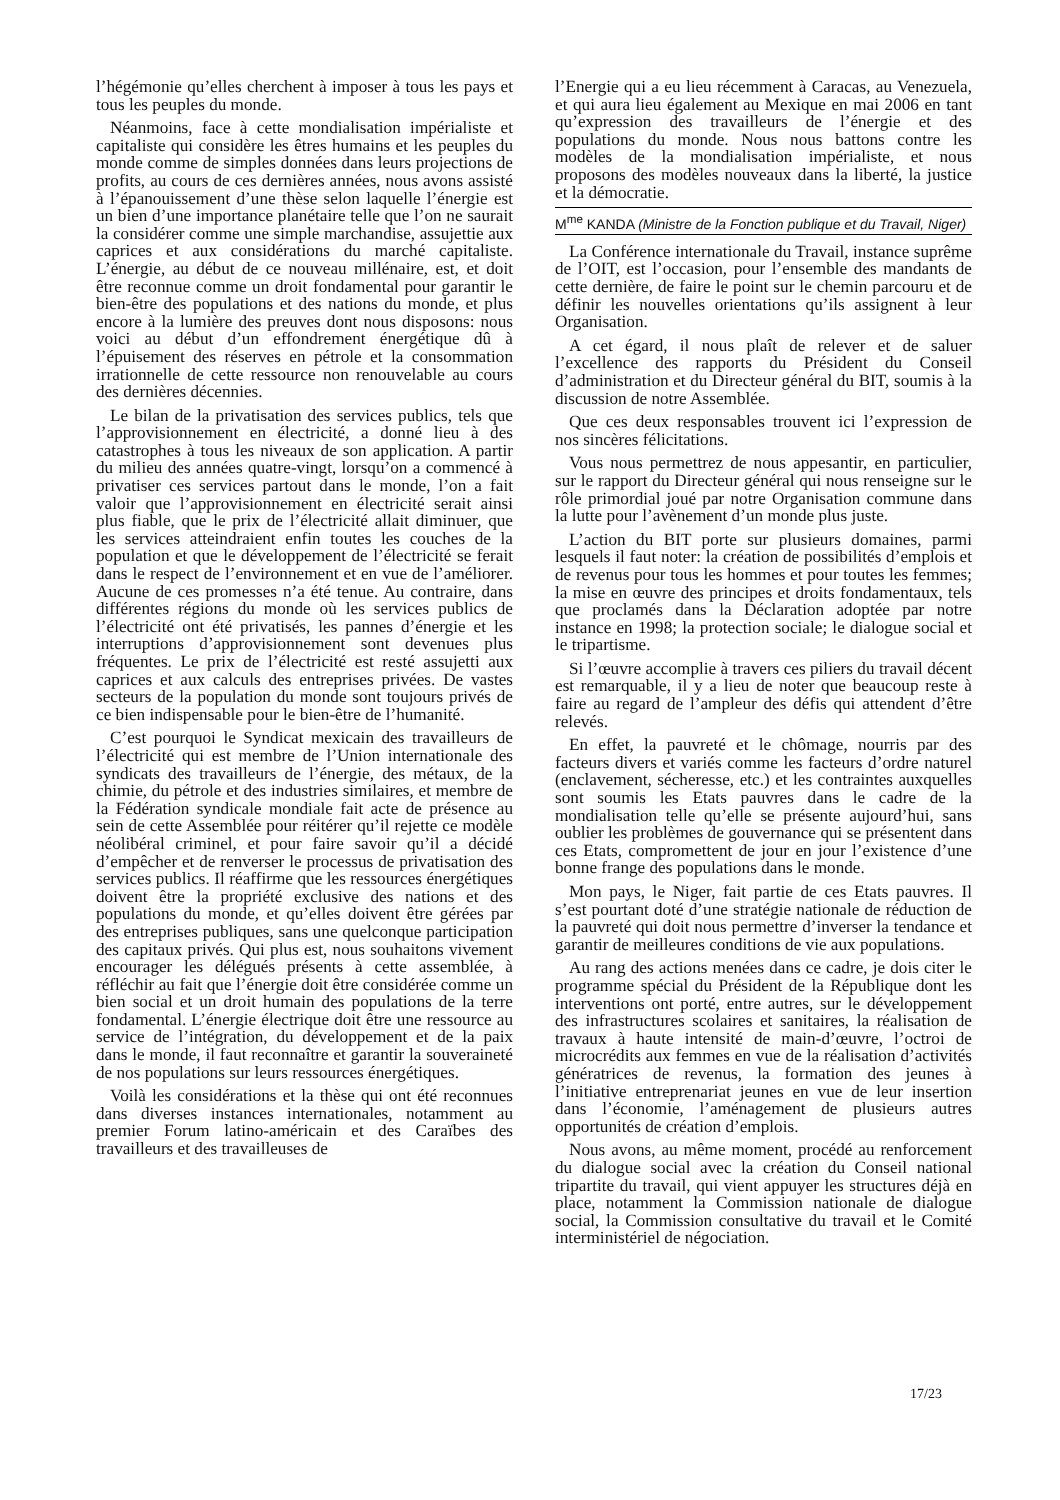l’hégémonie qu’elles cherchent à imposer à tous les pays et tous les peuples du monde.
Néanmoins, face à cette mondialisation impérialiste et capitaliste qui considère les êtres humains et les peuples du monde comme de simples données dans leurs projections de profits, au cours de ces dernières années, nous avons assisté à l’épanouissement d’une thèse selon laquelle l’énergie est un bien d’une importance planétaire telle que l’on ne saurait la considérer comme une simple marchandise, assujettie aux caprices et aux considérations du marché capitaliste. L’énergie, au début de ce nouveau millénaire, est, et doit être reconnue comme un droit fondamental pour garantir le bien-être des populations et des nations du monde, et plus encore à la lumière des preuves dont nous disposons: nous voici au début d’un effondrement énergétique dû à l’épuisement des réserves en pétrole et la consommation irrationnelle de cette ressource non renouvelable au cours des dernières décennies.
Le bilan de la privatisation des services publics, tels que l’approvisionnement en électricité, a donné lieu à des catastrophes à tous les niveaux de son application. A partir du milieu des années quatre-vingt, lorsqu’on a commencé à privatiser ces services partout dans le monde, l’on a fait valoir que l’approvisionnement en électricité serait ainsi plus fiable, que le prix de l’électricité allait diminuer, que les services atteindraient enfin toutes les couches de la population et que le développement de l’électricité se ferait dans le respect de l’environnement et en vue de l’améliorer. Aucune de ces promesses n’a été tenue. Au contraire, dans différentes régions du monde où les services publics de l’électricité ont été privatisés, les pannes d’énergie et les interruptions d’approvisionnement sont devenues plus fréquentes. Le prix de l’électricité est resté assujetti aux caprices et aux calculs des entreprises privées. De vastes secteurs de la population du monde sont toujours privés de ce bien indispensable pour le bien-être de l’humanité.
C’est pourquoi le Syndicat mexicain des travailleurs de l’électricité qui est membre de l’Union internationale des syndicats des travailleurs de l’énergie, des métaux, de la chimie, du pétrole et des industries similaires, et membre de la Fédération syndicale mondiale fait acte de présence au sein de cette Assemblée pour réitérer qu’il rejette ce modèle néolibéral criminel, et pour faire savoir qu’il a décidé d’empêcher et de renverser le processus de privatisation des services publics. Il réaffirme que les ressources énergétiques doivent être la propriété exclusive des nations et des populations du monde, et qu’elles doivent être gérées par des entreprises publiques, sans une quelconque participation des capitaux privés. Qui plus est, nous souhaitons vivement encourager les délégués présents à cette assemblée, à réfléchir au fait que l’énergie doit être considérée comme un bien social et un droit humain des populations de la terre fondamental. L’énergie électrique doit être une ressource au service de l’intégration, du développement et de la paix dans le monde, il faut reconnaître et garantir la souveraineté de nos populations sur leurs ressources énergétiques.
Voilà les considérations et la thèse qui ont été reconnues dans diverses instances internationales, notamment au premier Forum latino-américain et des Caraïbes des travailleurs et des travailleuses de
l’Energie qui a eu lieu récemment à Caracas, au Venezuela, et qui aura lieu également au Mexique en mai 2006 en tant qu’expression des travailleurs de l’énergie et des populations du monde. Nous nous battons contre les modèles de la mondialisation impérialiste, et nous proposons des modèles nouveaux dans la liberté, la justice et la démocratie.
M<sup>me</sup> KANDA (Ministre de la Fonction publique et du Travail, Niger)
La Conférence internationale du Travail, instance suprême de l’OIT, est l’occasion, pour l’ensemble des mandants de cette dernière, de faire le point sur le chemin parcouru et de définir les nouvelles orientations qu’ils assignent à leur Organisation.
A cet égard, il nous plaît de relever et de saluer l’excellence des rapports du Président du Conseil d’administration et du Directeur général du BIT, soumis à la discussion de notre Assemblée.
Que ces deux responsables trouvent ici l’expression de nos sincères félicitations.
Vous nous permettrez de nous appesantir, en particulier, sur le rapport du Directeur général qui nous renseigne sur le rôle primordial joué par notre Organisation commune dans la lutte pour l’avènement d’un monde plus juste.
L’action du BIT porte sur plusieurs domaines, parmi lesquels il faut noter: la création de possibilités d’emplois et de revenus pour tous les hommes et pour toutes les femmes; la mise en œuvre des principes et droits fondamentaux, tels que proclamés dans la Déclaration adoptée par notre instance en 1998; la protection sociale; le dialogue social et le tripartisme.
Si l’œuvre accomplie à travers ces piliers du travail décent est remarquable, il y a lieu de noter que beaucoup reste à faire au regard de l’ampleur des défis qui attendent d’être relevés.
En effet, la pauvreté et le chômage, nourris par des facteurs divers et variés comme les facteurs d’ordre naturel (enclavement, sécheresse, etc.) et les contraintes auxquelles sont soumis les Etats pauvres dans le cadre de la mondialisation telle qu’elle se présente aujourd’hui, sans oublier les problèmes de gouvernance qui se présentent dans ces Etats, compromettent de jour en jour l’existence d’une bonne frange des populations dans le monde.
Mon pays, le Niger, fait partie de ces Etats pauvres. Il s’est pourtant doté d’une stratégie nationale de réduction de la pauvreté qui doit nous permettre d’inverser la tendance et garantir de meilleures conditions de vie aux populations.
Au rang des actions menées dans ce cadre, je dois citer le programme spécial du Président de la République dont les interventions ont porté, entre autres, sur le développement des infrastructures scolaires et sanitaires, la réalisation de travaux à haute intensité de main-d’œuvre, l’octroi de microcrédits aux femmes en vue de la réalisation d’activités génératrices de revenus, la formation des jeunes à l’initiative entreprenariat jeunes en vue de leur insertion dans l’économie, l’aménagement de plusieurs autres opportunités de création d’emplois.
Nous avons, au même moment, procédé au renforcement du dialogue social avec la création du Conseil national tripartite du travail, qui vient appuyer les structures déjà en place, notamment la Commission nationale de dialogue social, la Commission consultative du travail et le Comité interministériel de négociation.
17/23